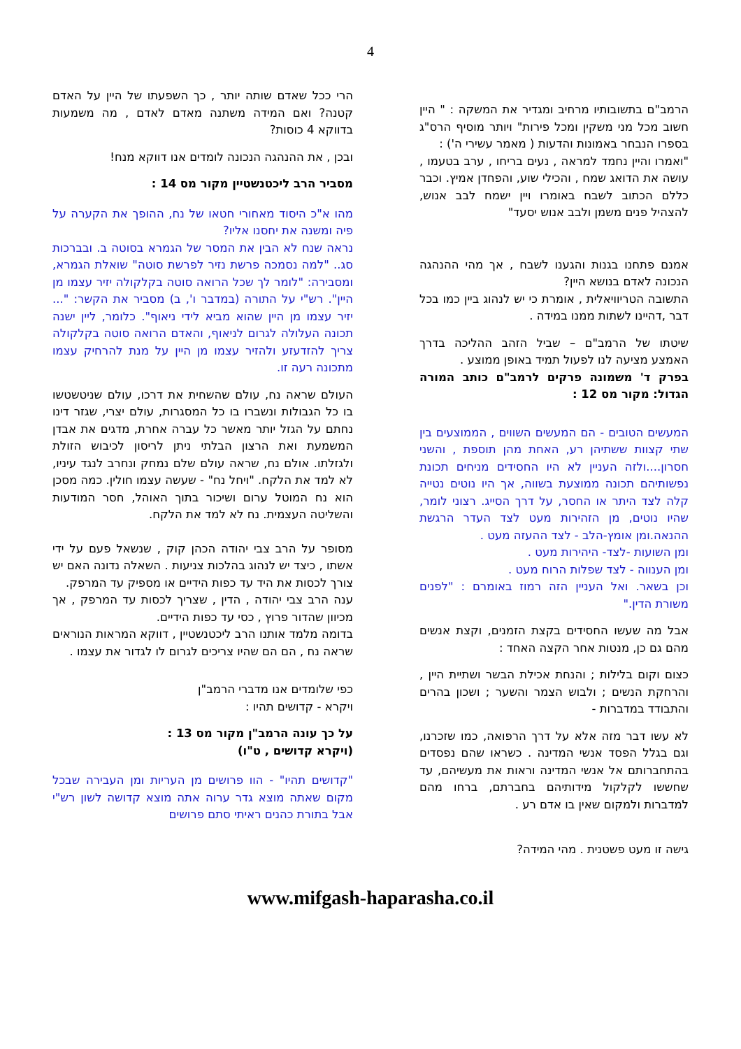4
הרמב"ם בתשובותיו מרחיב ומגדיר את המשקה : " היין חשוב מכל מני משקין ומכל פירות" ויותר מוסיף הרס"ג בספרו הנבחר באמונות והדעות ( מאמר עשירי ה') :
"ואמרו והיין נחמד למראה , נעים בריחו , ערב בטעמו , עושה את הדואג שמח , והכילי שוע, והפחדן אמיץ. וכבר כללם הכתוב לשבח באומרו ויין ישמח לבב אנוש, להצהיל פנים משמן ולבב אנוש יסעד"
אמנם פתחנו בגנות והגענו לשבח , אך מהי ההנהגה הנכונה לאדם בנושא היין?
התשובה הטריוויאלית , אומרת כי יש לנהוג ביין כמו בכל דבר ,דהיינו לשתות ממנו במידה .
שיטתו של הרמב"ם – שביל הזהב ההליכה בדרך האמצע מציעה לנו לפעול תמיד באופן ממוצע .
בפרק ד' משמונה פרקים לרמב"ם כותב המורה הגדול: מקור מס 12 :
המעשים הטובים - הם המעשים השווים , הממוצעים בין שתי קצוות ששתיהן רע, האחת מהן תוספת , והשני חסרון....ולזה העניין לא היו החסידים מניחים תכונת נפשותיהם תכונה ממוצעת בשווה, אך היו נוטים נטייה קלה לצד היתר או החסר, על דרך הסייג. רצוני לומר, שהיו נוטים, מן הזהירות מעט לצד העדר הרגשת ההנאה.ומן אומץ-הלב - לצד ההעזה מעט .
ומן השועות -לצד- היהירות מעט .
ומן הענווה - לצד שפלות הרוח מעט .
וכן בשאר. ואל העניין הזה רמוז באומרם : "לפנים משורת הדין."
אבל מה שעשו החסידים בקצת הזמנים, וקצת אנשים מהם גם כן, מנטות אחר הקצה האחד :
כצום וקום בלילות ; והנחת אכילת הבשר ושתיית היין , והרחקת הנשים ; ולבוש הצמר והשער ; ושכון בהרים והתבודד במדברות -
לא עשו דבר מזה אלא על דרך הרפואה, כמו שזכרנו, וגם בגלל הפסד אנשי המדינה . כשראו שהם נפסדים בהתחברותם אל אנשי המדינה וראות את מעשיהם, עד שחששו לקלקול מידותיהם בחברתם, ברחו מהם למדברות ולמקום שאין בו אדם רע .
גישה זו מעט פשטנית . מהי המידה?
הרי ככל שאדם שותה יותר , כך השפעתו של היין על האדם קטנה? ואם המידה משתנה מאדם לאדם , מה משמעות בדווקא 4 כוסות?
ובכן , את ההנהגה הנכונה לומדים אנו דווקא מנח!
מסביר הרב ליכטנשטיין מקור מס 14 :
מהו א"כ היסוד מאחורי חטאו של נח, ההופך את הקערה על פיה ומשנה את יחסנו אליו?
נראה שנח לא הבין את המסר של הגמרא בסוטה ב. ובברכות סג.. "למה נסמכה פרשת נזיר לפרשת סוטה" שואלת הגמרא, ומסבירה: "לומר לך שכל הרואה סוטה בקלקולה יזיר עצמו מן היין". רש"י על התורה (במדבר ו', ב) מסביר את הקשר: "... יזיר עצמו מן היין שהוא מביא לידי ניאוף". כלומר, ליין ישנה תכונה העלולה לגרום לניאוף, והאדם הרואה סוטה בקלקולה צריך להזדעזע ולהזיר עצמו מן היין על מנת להרחיק עצמו מתכונה רעה זו.
העולם שראה נח, עולם שהשחית את דרכו, עולם שניטשטשו בו כל הגבולות ונשברו בו כל המסגרות, עולם יצרי, שגזר דינו נחתם על הגזל יותר מאשר כל עברה אחרת, מדגים את אבדן המשמעת ואת הרצון הבלתי ניתן לריסון לכיבוש הזולת ולגזלתו. אולם נח, שראה עולם שלם נמחק ונחרב לנגד עיניו, לא למד את הלקח. "ויחל נח" - שעשה עצמו חולין. כמה מסכן הוא נח המוטל ערום ושיכור בתוך האוהל, חסר המודעות והשליטה העצמית. נח לא למד את הלקח.
מסופר על הרב צבי יהודה הכהן קוק , שנשאל פעם על ידי אשתו , כיצד יש לנהוג בהלכות צניעות . השאלה נדונה האם יש צורך לכסות את היד עד כפות הידיים או מספיק עד המרפק.
ענה הרב צבי יהודה , הדין , שצריך לכסות עד המרפק , אך מכיוון שהדור פרוץ , כסי עד כפות הידיים.
בדומה מלמד אותנו הרב ליכטנשטיין , דווקא המראות הנוראים שראה נח , הם הם שהיו צריכים לגרום לו לגדור את עצמו .
כפי שלומדים אנו מדברי הרמב"ן
ויקרא - קדושים תהיו :
על כך עונה הרמב"ן מקור מס 13 :
(ויקרא קדושים , ט"ו)
"קדושים תהיו" - הוו פרושים מן העריות ומן העבירה שבכל מקום שאתה מוצא גדר ערוה אתה מוצא קדושה לשון רש"י אבל בתורת כהנים ראיתי סתם פרושים
www.mifgash-haparasha.co.il